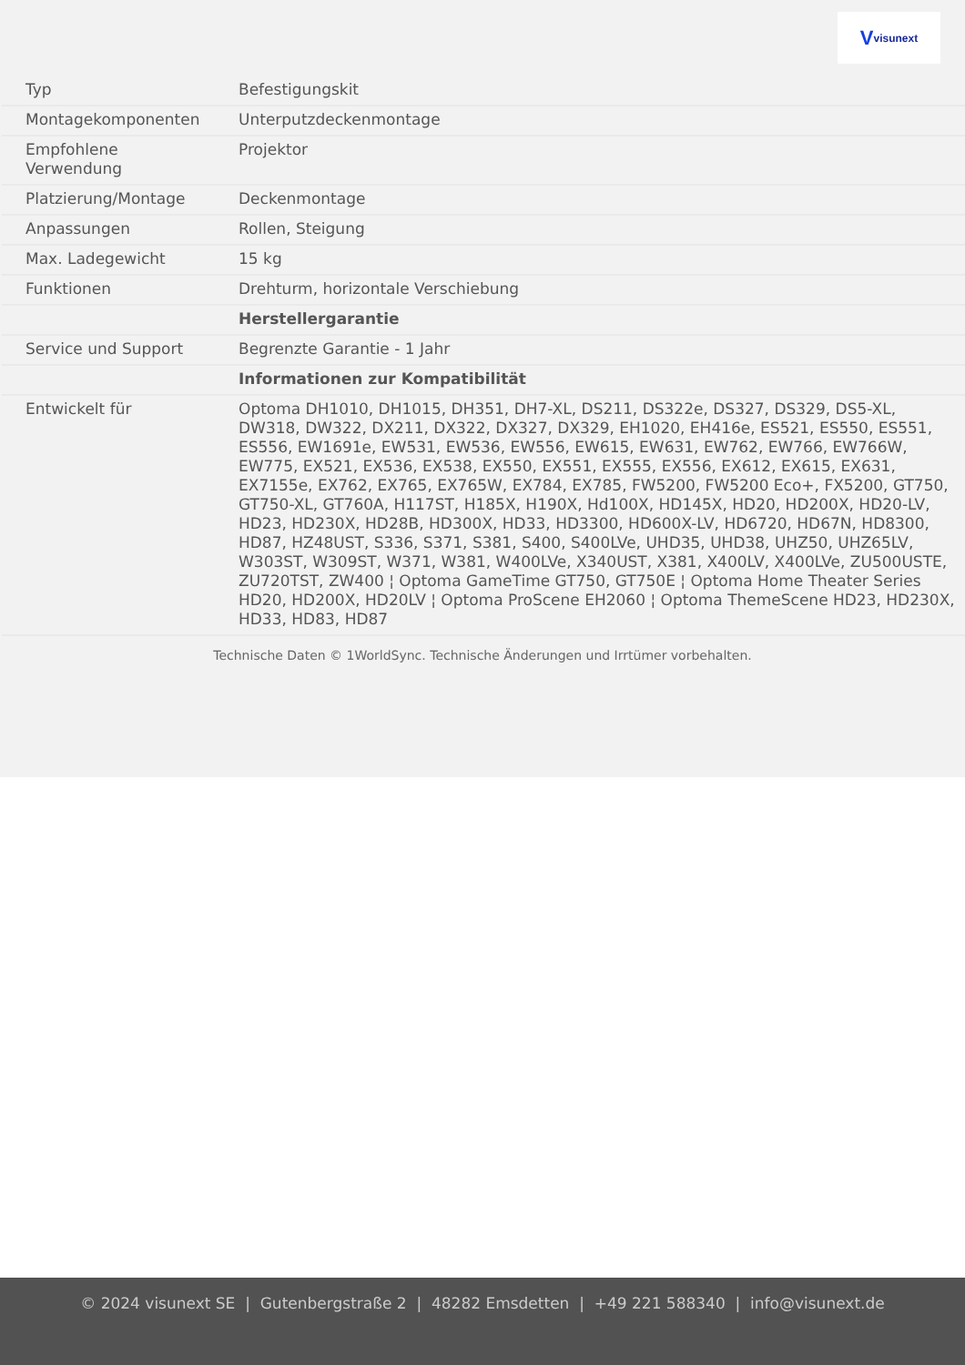Vvisunext
| Typ | Befestigungskit |
| Montagekomponenten | Unterputzdeckenmontage |
| Empfohlene Verwendung | Projektor |
| Platzierung/Montage | Deckenmontage |
| Anpassungen | Rollen, Steigung |
| Max. Ladegewicht | 15 kg |
| Funktionen | Drehturm, horizontale Verschiebung |
| | Herstellergarantie |
| Service und Support | Begrenzte Garantie - 1 Jahr |
| | Informationen zur Kompatibilität |
| Entwickelt für | Optoma DH1010, DH1015, DH351, DH7-XL, DS211, DS322e, DS327, DS329, DS5-XL, DW318, DW322, DX211, DX322, DX327, DX329, EH1020, EH416e, ES521, ES550, ES551, ES556, EW1691e, EW531, EW536, EW556, EW615, EW631, EW762, EW766, EW766W, EW775, EX521, EX536, EX538, EX550, EX551, EX555, EX556, EX612, EX615, EX631, EX7155e, EX762, EX765, EX765W, EX784, EX785, FW5200, FW5200 Eco+, FX5200, GT750, GT750-XL, GT760A, H117ST, H185X, H190X, Hd100X, HD145X, HD20, HD200X, HD20-LV, HD23, HD230X, HD28B, HD300X, HD33, HD3300, HD600X-LV, HD6720, HD67N, HD8300, HD87, HZ48UST, S336, S371, S381, S400, S400LVe, UHD35, UHD38, UHZ50, UHZ65LV, W303ST, W309ST, W371, W381, W400LVe, X340UST, X381, X400LV, X400LVe, ZU500USTE, ZU720TST, ZW400 ¦ Optoma GameTime GT750, GT750E ¦ Optoma Home Theater Series HD20, HD200X, HD20LV ¦ Optoma ProScene EH2060 ¦ Optoma ThemeScene HD23, HD230X, HD33, HD83, HD87 |
Technische Daten © 1WorldSync. Technische Änderungen und Irrtümer vorbehalten.
© 2024 visunext SE | Gutenbergstraße 2 | 48282 Emsdetten | +49 221 588340 | info@visunext.de